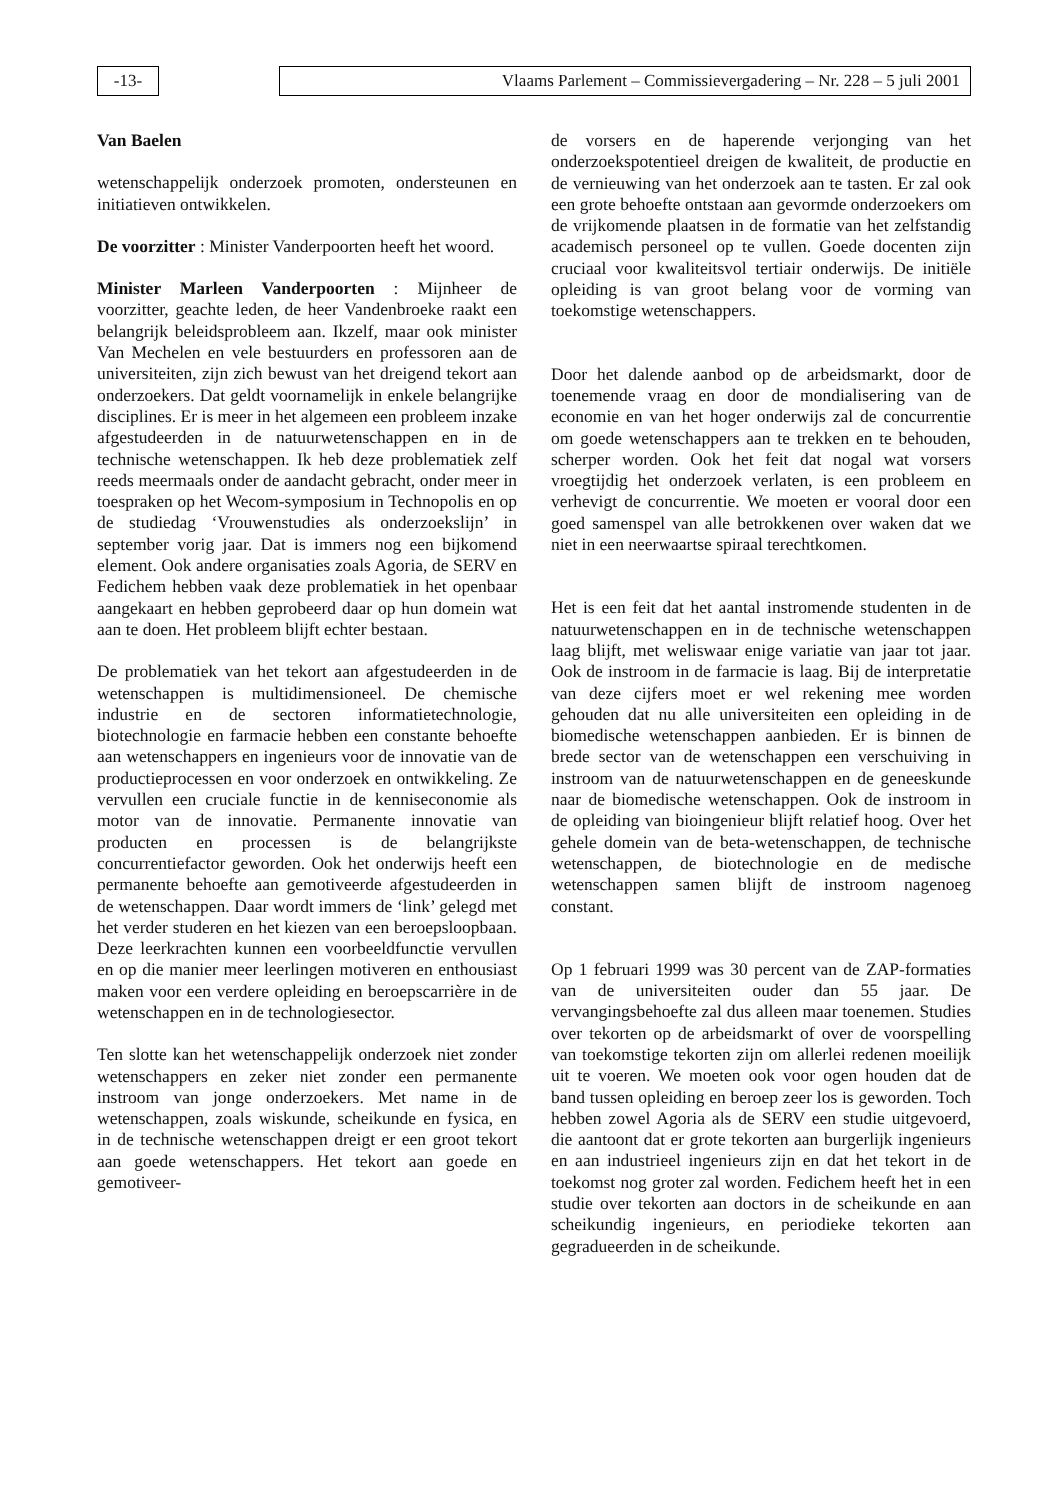-13-
Vlaams Parlement – Commissievergadering – Nr. 228 – 5 juli 2001
Van Baelen
wetenschappelijk onderzoek promoten, ondersteunen en initiatieven ontwikkelen.
De voorzitter : Minister Vanderpoorten heeft het woord.
Minister Marleen Vanderpoorten : Mijnheer de voorzitter, geachte leden, de heer Vandenbroeke raakt een belangrijk beleidsprobleem aan. Ikzelf, maar ook minister Van Mechelen en vele bestuurders en professoren aan de universiteiten, zijn zich bewust van het dreigend tekort aan onderzoekers. Dat geldt voornamelijk in enkele belangrijke disciplines. Er is meer in het algemeen een probleem inzake afgestudeerden in de natuurwetenschappen en in de technische wetenschappen. Ik heb deze problematiek zelf reeds meermaals onder de aandacht gebracht, onder meer in toespraken op het Wecom-symposium in Technopolis en op de studiedag ‘Vrouwenstudies als onderzoekslijn’ in september vorig jaar. Dat is immers nog een bijkomend element. Ook andere organisaties zoals Agoria, de SERV en Fedichem hebben vaak deze problematiek in het openbaar aangekaart en hebben geprobeerd daar op hun domein wat aan te doen. Het probleem blijft echter bestaan.
De problematiek van het tekort aan afgestudeerden in de wetenschappen is multidimensioneel. De chemische industrie en de sectoren informatietechnologie, biotechnologie en farmacie hebben een constante behoefte aan wetenschappers en ingenieurs voor de innovatie van de productieprocessen en voor onderzoek en ontwikkeling. Ze vervullen een cruciale functie in de kenniseconomie als motor van de innovatie. Permanente innovatie van producten en processen is de belangrijkste concurrentiefactor geworden. Ook het onderwijs heeft een permanente behoefte aan gemotiveerde afgestudeerden in de wetenschappen. Daar wordt immers de ‘link’ gelegd met het verder studeren en het kiezen van een beroepsloopbaan. Deze leerkrachten kunnen een voorbeeldfunctie vervullen en op die manier meer leerlingen motiveren en enthousiast maken voor een verdere opleiding en beroepscarrière in de wetenschappen en in de technologiesector.
Ten slotte kan het wetenschappelijk onderzoek niet zonder wetenschappers en zeker niet zonder een permanente instroom van jonge onderzoekers. Met name in de wetenschappen, zoals wiskunde, scheikunde en fysica, en in de technische wetenschappen dreigt er een groot tekort aan goede wetenschappers. Het tekort aan goede en gemotiveer-
de vorsers en de haperende verjonging van het onderzoekspotentieel dreigen de kwaliteit, de productie en de vernieuwing van het onderzoek aan te tasten. Er zal ook een grote behoefte ontstaan aan gevormde onderzoekers om de vrijkomende plaatsen in de formatie van het zelfstandig academisch personeel op te vullen. Goede docenten zijn cruciaal voor kwaliteitsvol tertiair onderwijs. De initiële opleiding is van groot belang voor de vorming van toekomstige wetenschappers.
Door het dalende aanbod op de arbeidsmarkt, door de toenemende vraag en door de mondialisering van de economie en van het hoger onderwijs zal de concurrentie om goede wetenschappers aan te trekken en te behouden, scherper worden. Ook het feit dat nogal wat vorsers vroegtijdig het onderzoek verlaten, is een probleem en verhevigt de concurrentie. We moeten er vooral door een goed samenspel van alle betrokkenen over waken dat we niet in een neerwaartse spiraal terechtkomen.
Het is een feit dat het aantal instromende studenten in de natuurwetenschappen en in de technische wetenschappen laag blijft, met weliswaar enige variatie van jaar tot jaar. Ook de instroom in de farmacie is laag. Bij de interpretatie van deze cijfers moet er wel rekening mee worden gehouden dat nu alle universiteiten een opleiding in de biomedische wetenschappen aanbieden. Er is binnen de brede sector van de wetenschappen een verschuiving in instroom van de natuurwetenschappen en de geneeskunde naar de biomedische wetenschappen. Ook de instroom in de opleiding van bioingenieur blijft relatief hoog. Over het gehele domein van de beta-wetenschappen, de technische wetenschappen, de biotechnologie en de medische wetenschappen samen blijft de instroom nagenoeg constant.
Op 1 februari 1999 was 30 percent van de ZAP-formaties van de universiteiten ouder dan 55 jaar. De vervangingsbehoefte zal dus alleen maar toenemen. Studies over tekorten op de arbeidsmarkt of over de voorspelling van toekomstige tekorten zijn om allerlei redenen moeilijk uit te voeren. We moeten ook voor ogen houden dat de band tussen opleiding en beroep zeer los is geworden. Toch hebben zowel Agoria als de SERV een studie uitgevoerd, die aantoont dat er grote tekorten aan burgerlijk ingenieurs en aan industrieel ingenieurs zijn en dat het tekort in de toekomst nog groter zal worden. Fedichem heeft het in een studie over tekorten aan doctors in de scheikunde en aan scheikundig ingenieurs, en periodieke tekorten aan gegradueerden in de scheikunde.